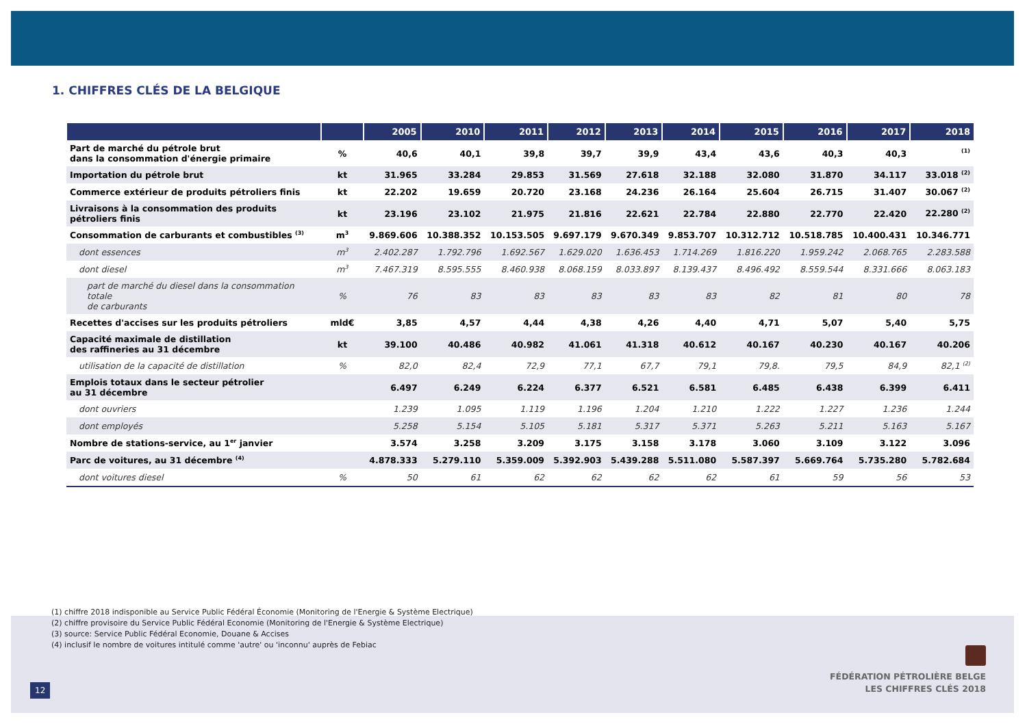1. CHIFFRES CLÉS DE LA BELGIQUE
| | | 2005 | 2010 | 2011 | 2012 | 2013 | 2014 | 2015 | 2016 | 2017 | 2018 |
| --- | --- | --- | --- | --- | --- | --- | --- | --- | --- | --- | --- |
| Part de marché du pétrole brut dans la consommation d'énergie primaire | % | 40,6 | 40,1 | 39,8 | 39,7 | 39,9 | 43,4 | 43,6 | 40,3 | 40,3 | <sup>(1)</sup> |
| Importation du pétrole brut | kt | 31.965 | 33.284 | 29.853 | 31.569 | 27.618 | 32.188 | 32.080 | 31.870 | 34.117 | 33.018 <sup>(2)</sup> |
| Commerce extérieur de produits pétroliers finis | kt | 22.202 | 19.659 | 20.720 | 23.168 | 24.236 | 26.164 | 25.604 | 26.715 | 31.407 | 30.067 <sup>(2)</sup> |
| Livraisons à la consommation des produits pétroliers finis | kt | 23.196 | 23.102 | 21.975 | 21.816 | 22.621 | 22.784 | 22.880 | 22.770 | 22.420 | 22.280 <sup>(2)</sup> |
| Consommation de carburants et combustibles <sup>(3)</sup> | m<sup>3</sup> | 9.869.606 | 10.388.352 | 10.153.505 | 9.697.179 | 9.670.349 | 9.853.707 | 10.312.712 | 10.518.785 | 10.400.431 | 10.346.771 |
| dont essences | m<sup>3</sup> | 2.402.287 | 1.792.796 | 1.692.567 | 1.629.020 | 1.636.453 | 1.714.269 | 1.816.220 | 1.959.242 | 2.068.765 | 2.283.588 |
| dont diesel | m<sup>3</sup> | 7.467.319 | 8.595.555 | 8.460.938 | 8.068.159 | 8.033.897 | 8.139.437 | 8.496.492 | 8.559.544 | 8.331.666 | 8.063.183 |
| part de marché du diesel dans la consommation totale de carburants | % | 76 | 83 | 83 | 83 | 83 | 83 | 82 | 81 | 80 | 78 |
| Recettes d'accises sur les produits pétroliers | mld€ | 3,85 | 4,57 | 4,44 | 4,38 | 4,26 | 4,40 | 4,71 | 5,07 | 5,40 | 5,75 |
| Capacité maximale de distillation des raffineries au 31 décembre | kt | 39.100 | 40.486 | 40.982 | 41.061 | 41.318 | 40.612 | 40.167 | 40.230 | 40.167 | 40.206 |
| utilisation de la capacité de distillation | % | 82,0 | 82,4 | 72,9 | 77,1 | 67,7 | 79,1 | 79,8. | 79,5 | 84,9 | 82,1 <sup>(2)</sup> |
| Emplois totaux dans le secteur pétrolier au 31 décembre | | 6.497 | 6.249 | 6.224 | 6.377 | 6.521 | 6.581 | 6.485 | 6.438 | 6.399 | 6.411 |
| dont ouvriers | | 1.239 | 1.095 | 1.119 | 1.196 | 1.204 | 1.210 | 1.222 | 1.227 | 1.236 | 1.244 |
| dont employés | | 5.258 | 5.154 | 5.105 | 5.181 | 5.317 | 5.371 | 5.263 | 5.211 | 5.163 | 5.167 |
| Nombre de stations-service, au 1<sup>er</sup> janvier | | 3.574 | 3.258 | 3.209 | 3.175 | 3.158 | 3.178 | 3.060 | 3.109 | 3.122 | 3.096 |
| Parc de voitures, au 31 décembre <sup>(4)</sup> | | 4.878.333 | 5.279.110 | 5.359.009 | 5.392.903 | 5.439.288 | 5.511.080 | 5.587.397 | 5.669.764 | 5.735.280 | 5.782.684 |
| dont voitures diesel | % | 50 | 61 | 62 | 62 | 62 | 62 | 61 | 59 | 56 | 53 |
(1) chiffre 2018 indisponible au Service Public Fédéral Économie (Monitoring de l'Energie & Système Electrique)
(2) chiffre provisoire du Service Public Fédéral Economie (Monitoring de l'Energie & Système Electrique)
(3) source: Service Public Fédéral Economie, Douane & Accises
(4) inclusif le nombre de voitures intitulé comme 'autre' ou 'inconnu' auprès de Febiac
12
FÉDÉRATION PÉTROLIÈRE BELGE
LES CHIFFRES CLÉS 2018